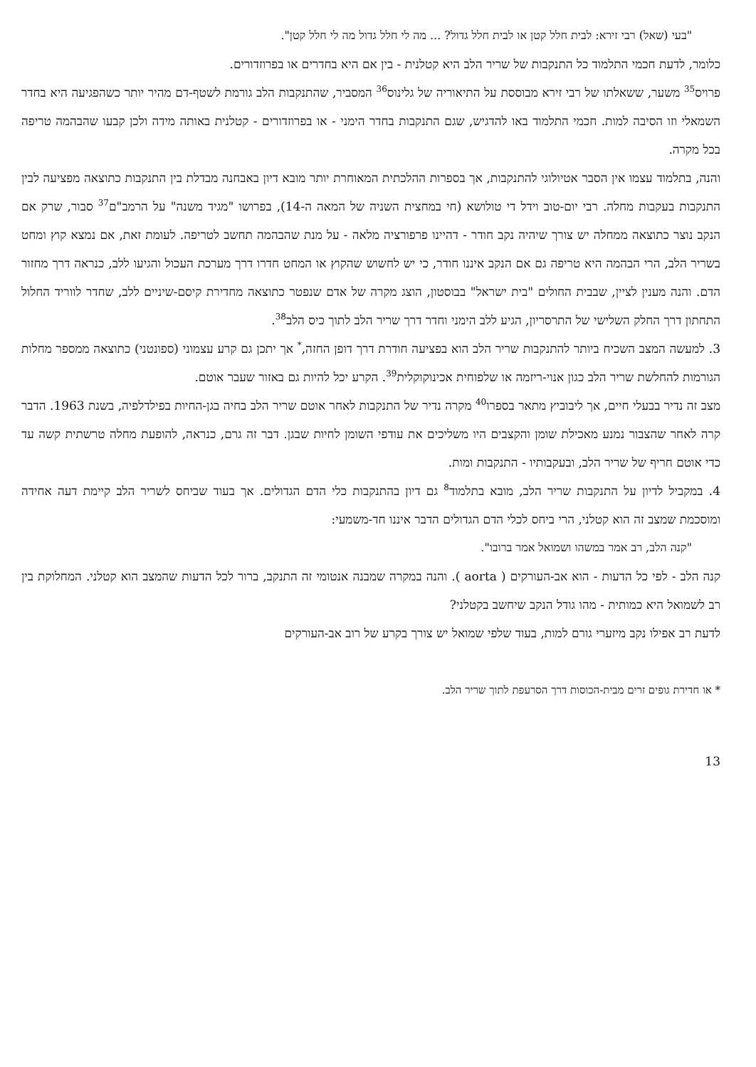"בעי (שאל) רבי זירא: לבית חלל קטן או לבית חלל גדול? ... מה לי חלל גדול מה לי חלל קטן".
כלומר, לדעת חכמי התלמוד כל התנקבות של שריר הלב היא קטלנית - בין אם היא בחדרים או בפרוזדורים.
פרויס<sup>35</sup> משער, ששאלתו של רבי זירא מבוססת על התיאוריה של גלינוס<sup>36</sup> המסביר, שהתנקבות הלב גורמת לשטף-דם מהיר יותר כשהפגיעה היא בחדר השמאלי וזו הסיבה למות. חכמי התלמוד באו להדגיש, שגם התנקבות בחדר הימני - או בפרוזדורים - קטלנית באותה מידה ולכן קבעו שהבהמה טריפה בכל מקרה.
והנה, בתלמוד עצמו אין הסבר אטיולוגי להתנקבות, אך בספרות ההלכתית המאוחרת יותר מובא דיון באבחנה מבדלת בין התנקבות כתוצאה מפציעה לבין התנקבות בעקבות מחלה. רבי יום-טוב וידל די טולושא (חי במחצית השניה של המאה ה-14), בפרושו "מגיד משנה" על הרמב"ם<sup>37</sup> סבור, שרק אם הנקב נוצר כתוצאה ממחלה יש צורך שיהיה נקב חודר - דהיינו פרפורציה מלאה - על מנת שהבהמה תחשב לטריפה. לעומת זאת, אם נמצא קוץ ומחט בשריר הלב, הרי הבהמה היא טריפה גם אם הנקב איננו חודר, כי יש לחשוש שהקוץ או המחט חדרו דרך מערכת העכול והגיעו ללב, כנראה דרך מחזור הדם. והנה מענין לציין, שבבית החולים "בית ישראל" בבוסטון, הוצג מקרה של אדם שנפטר כתוצאה מחדירת קיסם-שיניים ללב, שחדר לווריד החלול התחתון דרך החלק השלישי של התרסריון, הגיע ללב הימני וחדר דרך שריר הלב לתוך כיס הלב<sup>38</sup>.
3. למעשה המצב השכיח ביותר להתנקבות שריר הלב הוא בפציעה חודרת דרך דופן החזה,<sup>*</sup> אך יתכן גם קרע עצמוני (ספונטני) כתוצאה ממספר מחלות הגורמות להחלשת שריר הלב כגון אנוי-ריזמה או שלפוחית אכינוקוקלית<sup>39</sup>. הקרע יכל להיות גם באזור שעבר אוטם.
מצב זה נדיר בבעלי חיים, אך ליבוביץ מתאר בספרו<sup>40</sup> מקרה נדיר של התנקבות לאחר אוטם שריר הלב בחיה בגן-החיות בפילדלפיה, בשנת 1963. הדבר קרה לאחר שהצבור נמנע מאכילת שומן והקצבים היו משליכים את עודפי השומן לחיות שבגן. דבר זה גרם, כנראה, להופעת מחלה טרשתית קשה עד כדי אוטם חריף של שריר הלב, ובעקבותיו - התנקבות ומות.
4. במקביל לדיון על התנקבות שריר הלב, מובא בתלמוד<sup>8</sup> גם דיון בהתנקבות כלי הדם הגדולים. אך בעוד שביחס לשריר הלב קיימת דעה אחידה ומוסכמת שמצב זה הוא קטלני, הרי ביחס לכלי הדם הגדולים הדבר איננו חד-משמעי:
"קנה הלב, רב אמר במשהו ושמואל אמר ברובו".
קנה הלב - לפי כל הדעות - הוא אב-העורקים ( aorta ). והנה במקרה שמבנה אנטומי זה התנקב, ברור לכל הדעות שהמצב הוא קטלני. המחלוקת בין רב לשמואל היא כמותית - מהו גודל הנקב שיחשב בקטלני?
לדעת רב אפילו נקב מיזערי גורם למות, בעוד שלפי שמואל יש צורך בקרע של רוב אב-העורקים
* או חדירת גופים זרים מבית-הכוסות דרך הסרעפת לתוך שריר הלב.
13